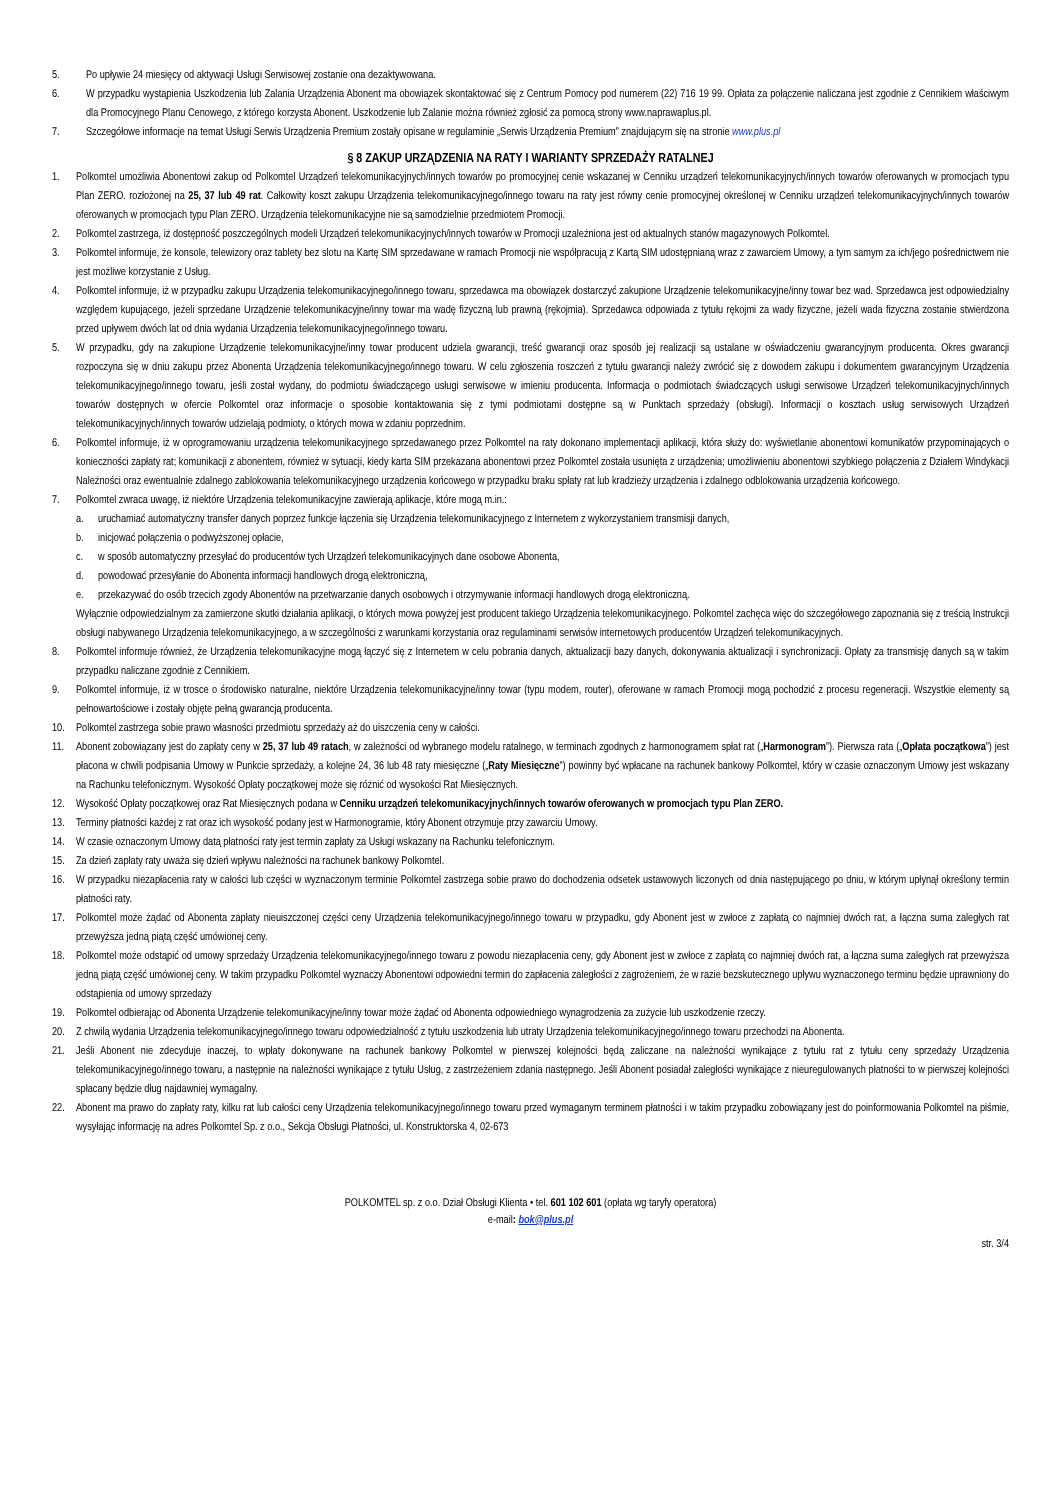5. Po upływie 24 miesięcy od aktywacji Usługi Serwisowej zostanie ona dezaktywowana.
6. W przypadku wystąpienia Uszkodzenia lub Zalania Urządzenia Abonent ma obowiązek skontaktować się z Centrum Pomocy pod numerem (22) 716 19 99. Opłata za połączenie naliczana jest zgodnie z Cennikiem właściwym dla Promocyjnego Planu Cenowego, z którego korzysta Abonent. Uszkodzenie lub Zalanie można również zgłosić za pomocą strony www.naprawaplus.pl.
7. Szczegółowe informacje na temat Usługi Serwis Urządzenia Premium zostały opisane w regulaminie „Serwis Urządzenia Premium” znajdującym się na stronie www.plus.pl
§ 8 ZAKUP URZĄDZENIA NA RATY I WARIANTY SPRZEDAŻY RATALNEJ
1. Polkomtel umożliwia Abonentowi zakup od Polkomtel Urządzeń telekomunikacyjnych/innych towarów po promocyjnej cenie wskazanej w Cenniku urządzeń telekomunikacyjnych/innych towarów oferowanych w promocjach typu Plan ZERO. rozłożonej na 25, 37 lub 49 rat. Całkowity koszt zakupu Urządzenia telekomunikacyjnego/innego towaru na raty jest równy cenie promocyjnej określonej w Cenniku urządzeń telekomunikacyjnych/innych towarów oferowanych w promocjach typu Plan ZERO. Urządzenia telekomunikacyjne nie są samodzielnie przedmiotem Promocji.
2. Polkomtel zastrzega, iż dostępność poszczególnych modeli Urządzeń telekomunikacyjnych/innych towarów w Promocji uzależniona jest od aktualnych stanów magazynowych Polkomtel.
3. Polkomtel informuje, że konsole, telewizory oraz tablety bez slotu na Kartę SIM sprzedawane w ramach Promocji nie współpracują z Kartą SIM udostępnianą wraz z zawarciem Umowy, a tym samym za ich/jego pośrednictwem nie jest możliwe korzystanie z Usług.
4. Polkomtel informuje, iż w przypadku zakupu Urządzenia telekomunikacyjnego/innego towaru, sprzedawca ma obowiązek dostarczyć zakupione Urządzenie telekomunikacyjne/inny towar bez wad. Sprzedawca jest odpowiedzialny względem kupującego, jeżeli sprzedane Urządzenie telekomunikacyjne/inny towar ma wadę fizyczną lub prawną (rękojmia). Sprzedawca odpowiada z tytułu rękojmi za wady fizyczne, jeżeli wada fizyczna zostanie stwierdzona przed upływem dwóch lat od dnia wydania Urządzenia telekomunikacyjnego/innego towaru.
5. W przypadku, gdy na zakupione Urządzenie telekomunikacyjne/inny towar producent udziela gwarancji, treść gwarancji oraz sposób jej realizacji są ustalane w oświadczeniu gwarancyjnym producenta. Okres gwarancji rozpoczyna się w dniu zakupu przez Abonenta Urządzenia telekomunikacyjnego/innego towaru. W celu zgłoszenia roszczeń z tytułu gwarancji należy zwrócić się z dowodem zakupu i dokumentem gwarancyjnym Urządzenia telekomunikacyjnego/innego towaru, jeśli został wydany, do podmiotu świadczącego usługi serwisowe w imieniu producenta. Informacja o podmiotach świadczących usługi serwisowe Urządzeń telekomunikacyjnych/innych towarów dostępnych w ofercie Polkomtel oraz informacje o sposobie kontaktowania się z tymi podmiotami dostępne są w Punktach sprzedaży (obsługi). Informacji o kosztach usług serwisowych Urządzeń telekomunikacyjnych/innych towarów udzielają podmioty, o których mowa w zdaniu poprzednim.
6. Polkomtel informuje, iż w oprogramowaniu urządzenia telekomunikacyjnego sprzedawanego przez Polkomtel na raty dokonano implementacji aplikacji, która służy do: wyświetlanie abonentowi komunikatów przypominających o konieczności zapłaty rat; komunikacji z abonentem, również w sytuacji, kiedy karta SIM przekazana abonentowi przez Polkomtel została usunięta z urządzenia; umożliwieniu abonentowi szybkiego połączenia z Działem Windykacji Należności oraz ewentualnie zdalnego zablokowania telekomunikacyjnego urządzenia końcowego w przypadku braku spłaty rat lub kradzieży urządzenia i zdalnego odblokowania urządzenia końcowego.
7. Polkomtel zwraca uwagę, iż niektóre Urządzenia telekomunikacyjne zawierają aplikacje, które mogą m.in.:
a. uruchamiać automatyczny transfer danych poprzez funkcje łączenia się Urządzenia telekomunikacyjnego z Internetem z wykorzystaniem transmisji danych,
b. inicjować połączenia o podwyższonej opłacie,
c. w sposób automatyczny przesyłać do producentów tych Urządzeń telekomunikacyjnych dane osobowe Abonenta,
d. powodować przesyłanie do Abonenta informacji handlowych drogą elektroniczną,
e. przekazywać do osób trzecich zgody Abonentów na przetwarzanie danych osobowych i otrzymywanie informacji handlowych drogą elektroniczną.
Wyłącznie odpowiedzialnym za zamierzone skutki działania aplikacji, o których mowa powyżej jest producent takiego Urządzenia telekomunikacyjnego. Polkomtel zachęca więc do szczegółowego zapoznania się z treścią Instrukcji obsługi nabywanego Urządzenia telekomunikacyjnego, a w szczególności z warunkami korzystania oraz regulaminami serwisów internetowych producentów Urządzeń telekomunikacyjnych.
8. Polkomtel informuje również, że Urządzenia telekomunikacyjne mogą łączyć się z Internetem w celu pobrania danych, aktualizacji bazy danych, dokonywania aktualizacji i synchronizacji. Opłaty za transmisję danych są w takim przypadku naliczane zgodnie z Cennikiem.
9. Polkomtel informuje, iż w trosce o środowisko naturalne, niektóre Urządzenia telekomunikacyjne/inny towar (typu modem, router), oferowane w ramach Promocji mogą pochodzić z procesu regeneracji. Wszystkie elementy są pełnowartościowe i zostały objęte pełną gwarancją producenta.
10. Polkomtel zastrzega sobie prawo własności przedmiotu sprzedaży aż do uiszczenia ceny w całości.
11. Abonent zobowiązany jest do zapłaty ceny w 25, 37 lub 49 ratach, w zależności od wybranego modelu ratalnego, w terminach zgodnych z harmonogramem spłat rat („Harmonogram”). Pierwsza rata („Opłata początkowa”) jest płacona w chwili podpisania Umowy w Punkcie sprzedaży, a kolejne 24, 36 lub 48 raty miesięczne („Raty Miesięczne”) powinny być wpłacane na rachunek bankowy Polkomtel, który w czasie oznaczonym Umowy jest wskazany na Rachunku telefonicznym. Wysokość Opłaty początkowej może się różnić od wysokości Rat Miesięcznych.
12. Wysokość Opłaty początkowej oraz Rat Miesięcznych podana w Cenniku urządzeń telekomunikacyjnych/innych towarów oferowanych w promocjach typu Plan ZERO.
13. Terminy płatności każdej z rat oraz ich wysokość podany jest w Harmonogramie, który Abonent otrzymuje przy zawarciu Umowy.
14. W czasie oznaczonym Umowy datą płatności raty jest termin zapłaty za Usługi wskazany na Rachunku telefonicznym.
15. Za dzień zapłaty raty uważa się dzień wpływu należności na rachunek bankowy Polkomtel.
16. W przypadku niezapłacenia raty w całości lub części w wyznaczonym terminie Polkomtel zastrzega sobie prawo do dochodzenia odsetek ustawowych liczonych od dnia następującego po dniu, w którym upłynął określony termin płatności raty.
17. Polkomtel może żądać od Abonenta zapłaty nieuiszczonej części ceny Urządzenia telekomunikacyjnego/innego towaru w przypadku, gdy Abonent jest w zwłoce z zapłatą co najmniej dwóch rat, a łączna suma zaległych rat przewyższa jedną piątą część umówionej ceny.
18. Polkomtel może odstąpić od umowy sprzedaży Urządzenia telekomunikacyjnego/innego towaru z powodu niezapłacenia ceny, gdy Abonent jest w zwłoce z zapłatą co najmniej dwóch rat, a łączna suma zaległych rat przewyższa jedną piątą część umówionej ceny. W takim przypadku Polkomtel wyznaczy Abonentowi odpowiedni termin do zapłacenia zaległości z zagrożeniem, że w razie bezskutecznego upływu wyznaczonego terminu będzie uprawniony do odstąpienia od umowy sprzedaży
19. Polkomtel odbierając od Abonenta Urządzenie telekomunikacyjne/inny towar może żądać od Abonenta odpowiedniego wynagrodzenia za zużycie lub uszkodzenie rzeczy.
20. Z chwilą wydania Urządzenia telekomunikacyjnego/innego towaru odpowiedzialność z tytułu uszkodzenia lub utraty Urządzenia telekomunikacyjnego/innego towaru przechodzi na Abonenta.
21. Jeśli Abonent nie zdecyduje inaczej, to wpłaty dokonywane na rachunek bankowy Polkomtel w pierwszej kolejności będą zaliczane na należności wynikające z tytułu rat z tytułu ceny sprzedaży Urządzenia telekomunikacyjnego/innego towaru, a następnie na należności wynikające z tytułu Usług, z zastrzeżeniem zdania następnego. Jeśli Abonent posiadał zaległości wynikające z nieuregulowanych płatności to w pierwszej kolejności spłacany będzie dług najdawniej wymagalny.
22. Abonent ma prawo do zapłaty raty, kilku rat lub całości ceny Urządzenia telekomunikacyjnego/innego towaru przed wymaganym terminem płatności i w takim przypadku zobowiązany jest do poinformowania Polkomtel na piśmie, wysyłając informację na adres Polkomtel Sp. z o.o., Sekcja Obsługi Płatności, ul. Konstruktorska 4, 02-673
POLKOMTEL sp. z o.o. Dział Obsługi Klienta • tel. 601 102 601 (opłata wg taryfy operatora)
e-mail: bok@plus.pl
str. 3/4